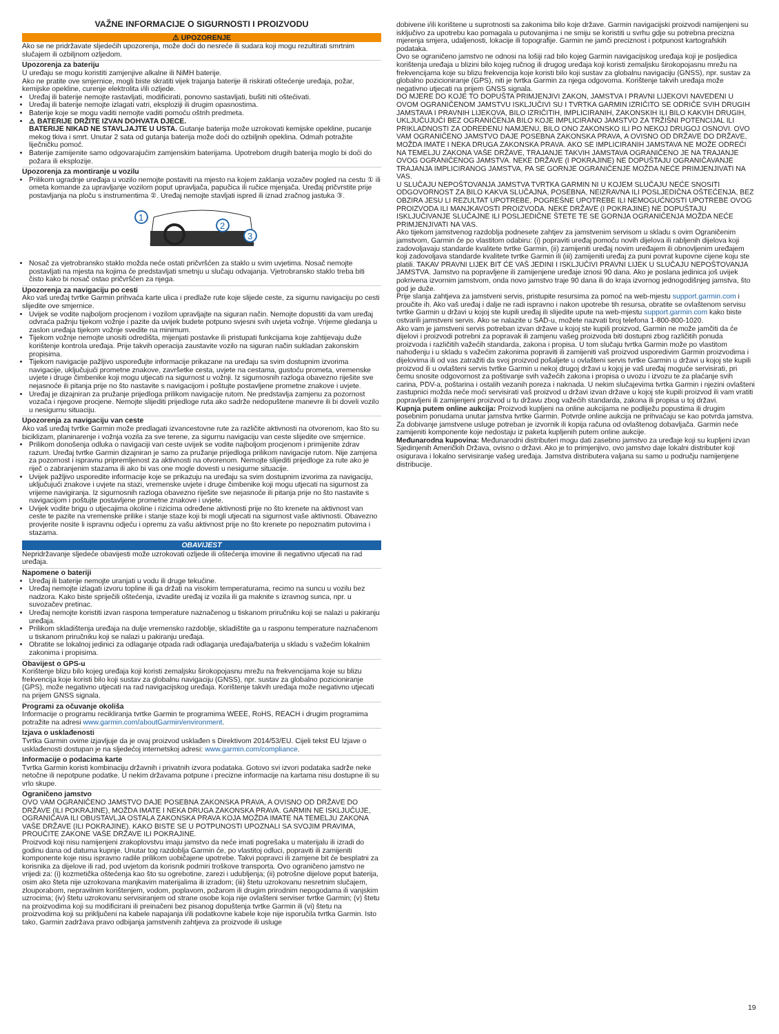VAŽNE INFORMACIJE O SIGURNOSTI I PROIZVODU
⚠ UPOZORENJE
Ako se ne pridržavate sljedećih upozorenja, može doći do nesreće ili sudara koji mogu rezultirati smrtnim slučajem ili ozbiljnom ozljedom.
Upozorenja za bateriju
U uređaju se mogu koristiti zamjenjive alkalne ili NiMH baterije.
Ako ne pratite ove smjernice, mogli biste skratiti vijek trajanja baterije ili riskirati oštećenje uređaja, požar, kemijske opekline, curenje elektrolita i/ili ozljede.
Uređaj ili baterije nemojte rastavljati, modificirati, ponovno sastavljati, bušiti niti oštećivati.
Uređaj ili baterije nemojte izlagati vatri, eksploziji ili drugim opasnostima.
Baterije koje se mogu vaditi nemojte vaditi pomoću oštrih predmeta.
⚠ BATERIJE DRŽITE IZVAN DOHVATA DJECE.
BATERIJE NIKAD NE STAVLJAJTE U USTA. Gutanje baterija može uzrokovati kemijske opekline, pucanje mekog tkiva i smrt. Unutar 2 sata od gutanja baterija može doći do ozbiljnih opeklina. Odmah potražite liječničku pomoć.
Baterije zamijenite samo odgovarajućim zamjenskim baterijama. Upotrebom drugih baterija moglo bi doći do požara ili eksplozije.
Upozorenja za montiranje u vozilu
Prilikom ugradnje uređaja u vozilo nemojte postaviti na mjesto na kojem zaklanja vozačev pogled na cestu ① ili ometa komande za upravljanje vozilom poput upravljača, papučica ili ručice mjenjača. Uređaj pričvrstite prije postavljanja na ploču s instrumentima ②. Uređaj nemojte stavljati ispred ili iznad zračnog jastuka ③.
1
2
3
Nosač za vjetrobransko staklo možda neće ostati pričvršćen za staklo u svim uvjetima. Nosač nemojte postavljati na mjesta na kojima će predstavljati smetnju u slučaju odvajanja. Vjetrobransko staklo treba biti čisto kako bi nosač ostao pričvršćen za njega.
Upozorenja za navigaciju po cesti
Ako vaš uređaj tvrtke Garmin prihvaća karte ulica i predlaže rute koje slijede ceste, za sigurnu navigaciju po cesti slijedite ove smjernice.
Uvijek se vodite najboljom procjenom i vozilom upravljajte na siguran način. Nemojte dopustiti da vam uređaj odvraća pažnju tijekom vožnje i pazite da uvijek budete potpuno svjesni svih uvjeta vožnje. Vrijeme gledanja u zaslon uređaja tijekom vožnje svedite na minimum.
Tijekom vožnje nemojte unositi odredišta, mijenjati postavke ili pristupati funkcijama koje zahtijevaju duže korištenje kontrola uređaja. Prije takvih operacija zaustavite vozilo na siguran način sukladan zakonskim propisima.
Tijekom navigacije pažljivo uspoređujte informacije prikazane na uređaju sa svim dostupnim izvorima navigacije, uključujući prometne znakove, završetke cesta, uvjete na cestama, gustoću prometa, vremenske uvjete i druge čimbenike koji mogu utjecati na sigurnost u vožnji. Iz sigurnosnih razloga obavezno riješite sve nejasnoće ili pitanja prije no što nastavite s navigacijom i poštujte postavljene prometne znakove i uvjete.
Uređaj je dizajniran za pružanje prijedloga prilikom navigacije rutom. Ne predstavlja zamjenu za pozornost vozača i njegove procjene. Nemojte slijediti prijedloge ruta ako sadrže nedopuštene manevre ili bi doveli vozilo u nesigurnu situaciju.
Upozorenja za navigaciju van ceste
Ako vaš uređaj tvrtke Garmin može predlagati izvancestovne rute za različite aktivnosti na otvorenom, kao što su biciklizam, planinarenje i vožnja vozila za sve terene, za sigurnu navigaciju van ceste slijedite ove smjernice.
Prilikom donošenja odluka o navigaciji van ceste uvijek se vodite najboljom procjenom i primijenite zdrav razum. Uređaj tvrtke Garmin dizajniran je samo za pružanje prijedloga prilikom navigacije rutom. Nije zamjena za pozornost i ispravnu pripremljenost za aktivnosti na otvorenom. Nemojte slijediti prijedloge za rute ako je riječ o zabranjenim stazama ili ako bi vas one mogle dovesti u nesigurne situacije.
Uvijek pažljivo usporedite informacije koje se prikazuju na uređaju sa svim dostupnim izvorima za navigaciju, uključujući znakove i uvjete na stazi, vremenske uvjete i druge čimbenike koji mogu utjecati na sigurnost za vrijeme navigiranja. Iz sigurnosnih razloga obavezno riješite sve nejasnoće ili pitanja prije no što nastavite s navigacijom i poštujte postavljene prometne znakove i uvjete.
Uvijek vodite brigu o utjecajima okoline i rizicima određene aktivnosti prije no što krenete na aktivnost van ceste te pazite na vremenske prilike i stanje staze koji bi mogli utjecati na sigurnost vaše aktivnosti. Obavezno provjerite nosite li ispravnu odjeću i opremu za vašu aktivnost prije no što krenete po nepoznatim putovima i stazama.
OBAVIJEST
Nepridržavanje sljedeće obavijesti može uzrokovati ozljede ili oštećenja imovine ili negativno utjecati na rad uređaja.
Napomene o bateriji
Uređaj ili baterije nemojte uranjati u vodu ili druge tekućine.
Uređaj nemojte izlagati izvoru topline ili ga držati na visokim temperaturama, recimo na suncu u vozilu bez nadzora. Kako biste spriječili oštećenja, izvadite uređaj iz vozila ili ga maknite s izravnog sunca, npr. u suvozačev pretinac.
Uređaj nemojte koristiti izvan raspona temperature naznačenog u tiskanom priručniku koji se nalazi u pakiranju uređaja.
Prilikom skladištenja uređaja na dulje vremensko razdoblje, skladištite ga u rasponu temperature naznačenom u tiskanom priručniku koji se nalazi u pakiranju uređaja.
Obratite se lokalnoj jedinici za odlaganje otpada radi odlaganja uređaja/baterija u skladu s važećim lokalnim zakonima i propisima.
Obavijest o GPS-u
Korištenje blizu bilo kojeg uređaja koji koristi zemaljsku širokopojasnu mrežu na frekvencijama koje su blizu frekvencija koje koristi bilo koji sustav za globalnu navigaciju (GNSS), npr. sustav za globalno pozicioniranje (GPS), može negativno utjecati na rad navigacijskog uređaja. Korištenje takvih uređaja može negativno utjecati na prijem GNSS signala.
Programi za očuvanje okoliša
Informacije o programu recikliranja tvrtke Garmin te programima WEEE, RoHS, REACH i drugim programima potražite na adresi www.garmin.com/aboutGarmin/environment.
Izjava o usklađenosti
Tvrtka Garmin ovime izjavljuje da je ovaj proizvod usklađen s Direktivom 2014/53/EU. Cijeli tekst EU Izjave o usklađenosti dostupan je na sljedećoj internetskoj adresi: www.garmin.com/compliance.
Informacije o podacima karte
Tvrtka Garmin koristi kombinaciju državnih i privatnih izvora podataka. Gotovo svi izvori podataka sadrže neke netočne ili nepotpune podatke. U nekim državama potpune i precizne informacije na kartama nisu dostupne ili su vrlo skupe.
Ograničeno jamstvo
OVO VAM OGRANIČENO JAMSTVO DAJE POSEBNA ZAKONSKA PRAVA, A OVISNO OD DRŽAVE DO DRŽAVE (ILI POKRAJINE), MOŽDA IMATE I NEKA DRUGA ZAKONSKA PRAVA. GARMIN NE ISKLJUČUJE, OGRANIČAVA ILI OBUSTAVLJA OSTALA ZAKONSKA PRAVA KOJA MOŽDA IMATE NA TEMELJU ZAKONA VAŠE DRŽAVE (ILI POKRAJINE). KAKO BISTE SE U POTPUNOSTI UPOZNALI SA SVOJIM PRAVIMA, PROUČITE ZAKONE VAŠE DRŽAVE ILI POKRAJINE.
Proizvodi koji nisu namijenjeni zrakoplovstvu imaju jamstvo da neće imati pogrešaka u materijalu ili izradi do godinu dana od datuma kupnje. Unutar tog razdoblja Garmin će, po vlastitoj odluci, popraviti ili zamijeniti komponente koje nisu ispravno radile prilikom uobičajene upotrebe. Takvi popravci ili zamjene bit će besplatni za korisnika za dijelove ili rad, pod uvjetom da korisnik podmiri troškove transporta. Ovo ograničeno jamstvo ne vrijedi za: (i) kozmetička oštećenja kao što su ogrebotine, zarezi i udubljenja; (ii) potrošne dijelove poput baterija, osim ako šteta nije uzrokovana manjkavim materijalima ili izradom; (iii) štetu uzrokovanu nesretnim slučajem, zlouporabom, nepravilnim korištenjem, vodom, poplavom, požarom ili drugim prirodnim nepogodama ili vanjskim uzrocima; (iv) štetu uzrokovanu servisiranjem od strane osobe koja nije ovlašteni serviser tvrtke Garmin; (v) štetu na proizvodima koji su modificirani ili preinačeni bez pisanog dopuštenja tvrtke Garmin ili (vi) štetu na proizvodima koji su priključeni na kabele napajanja i/ili podatkovne kabele koje nije isporučila tvrtka Garmin. Isto tako, Garmin zadržava pravo odbijanja jamstvenih zahtjeva za proizvode ili usluge
dobivene i/ili korištene u suprotnosti sa zakonima bilo koje države. Garmin navigacijski proizvodi namijenjeni su isključivo za upotrebu kao pomagala u putovanjima i ne smiju se koristiti u svrhu gdje su potrebna precizna mjerenja smjera, udaljenosti, lokacije ili topografije. Garmin ne jamči preciznost i potpunost kartografskih podataka.
Ovo se ograničeno jamstvo ne odnosi na lošiji rad bilo kojeg Garmin navigacijskog uređaja koji je posljedica korištenja uređaja u blizini bilo kojeg ručnog ili drugog uređaja koji koristi zemaljsku širokopojasnu mrežu na frekvencijama koje su blizu frekvencija koje koristi bilo koji sustav za globalnu navigaciju (GNSS), npr. sustav za globalno pozicioniranje (GPS), niti je tvrtka Garmin za njega odgovorna. Korištenje takvih uređaja može negativno utjecati na prijem GNSS signala.
DO MJERE DO KOJE TO DOPUŠTA PRIMJENJIVI ZAKON, JAMSTVA I PRAVNI LIJEKOVI NAVEDENI U OVOM OGRANIČENOM JAMSTVU ISKLJUČIVI SU I TVRTKA GARMIN IZRIČITO SE ODRIČE SVIH DRUGIH JAMSTAVA I PRAVNIH LIJEKOVA, BILO IZRIČITIH, IMPLICIRANIH, ZAKONSKIH ILI BILO KAKVIH DRUGIH, UKLJUČUJUĆI BEZ OGRANIČENJA BILO KOJE IMPLICIRANO JAMSTVO ZA TRŽIŠNI POTENCIJAL ILI PRIKLADNOSTI ZA ODREĐENU NAMJENU, BILO ONO ZAKONSKO ILI PO NEKOJ DRUGOJ OSNOVI. OVO VAM OGRANIČENO JAMSTVO DAJE POSEBNA ZAKONSKA PRAVA, A OVISNO OD DRŽAVE DO DRŽAVE, MOŽDA IMATE I NEKA DRUGA ZAKONSKA PRAVA. AKO SE IMPLICIRANIH JAMSTAVA NE MOŽE ODREĆI NA TEMELJU ZAKONA VAŠE DRŽAVE, TRAJANJE TAKVIH JAMSTAVA OGRANIČENO JE NA TRAJANJE OVOG OGRANIČENOG JAMSTVA. NEKE DRŽAVE (I POKRAJINE) NE DOPUŠTAJU OGRANIČAVANJE TRAJANJA IMPLICIRANOG JAMSTVA, PA SE GORNJE OGRANIČENJE MOŽDA NEĆE PRIMJENJIVATI NA VAS.
U SLUČAJU NEPOŠTOVANJA JAMSTVA TVRTKA GARMIN NI U KOJEM SLUČAJU NEĆE SNOSITI ODGOVORNOST ZA BILO KAKVA SLUČAJNA, POSEBNA, NEIZRAVNA ILI POSLJEDIČNA OŠTEĆENJA, BEZ OBZIRA JESU LI REZULTAT UPOTREBE, POGREŠNE UPOTREBE ILI NEMOGUĆNOSTI UPOTREBE OVOG PROIZVODA ILI MANJKAVOSTI PROIZVODA. NEKE DRŽAVE (I POKRAJINE) NE DOPUŠTAJU ISKLJUČIVANJE SLUČAJNE ILI POSLJEDIČNE ŠTETE TE SE GORNJA OGRANIČENJA MOŽDA NEĆE PRIMJENJIVATI NA VAS.
Ako tijekom jamstvenog razdoblja podnesete zahtjev za jamstvenim servisom u skladu s ovim Ograničenim jamstvom, Garmin će po vlastitom odabiru: (i) popraviti uređaj pomoću novih dijelova ili rabljenih dijelova koji zadovoljavaju standarde kvalitete tvrtke Garmin, (ii) zamijeniti uređaj novim uređajem ili obnovljenim uređajem koji zadovoljava standarde kvalitete tvrtke Garmin ili (iii) zamijeniti uređaj za puni povrat kupovne cijene koju ste platili. TAKAV PRAVNI LIJEK BIT ĆE VAŠ JEDINI I ISKLJUČIVI PRAVNI LIJEK U SLUČAJU NEPOŠTOVANJA JAMSTVA. Jamstvo na popravljene ili zamijenjene uređaje iznosi 90 dana. Ako je poslana jedinica još uvijek pokrivena izvornim jamstvom, onda novo jamstvo traje 90 dana ili do kraja izvornog jednogodišnjeg jamstva, što god je duže.
Prije slanja zahtjeva za jamstveni servis, pristupite resursima za pomoć na web-mjestu support.garmin.com i proučite ih. Ako vaš uređaj i dalje ne radi ispravno i nakon upotrebe tih resursa, obratite se ovlaštenom servisu tvrtke Garmin u državi u kojoj ste kupili uređaj ili slijedite upute na web-mjestu support.garmin.com kako biste ostvarili jamstveni servis. Ako se nalazite u SAD-u, možete nazvati broj telefona 1-800-800-1020.
Ako vam je jamstveni servis potreban izvan države u kojoj ste kupili proizvod, Garmin ne može jamčiti da će dijelovi i proizvodi potrebni za popravak ili zamjenu vašeg proizvoda biti dostupni zbog različitih ponuda proizvoda i različitih važećih standarda, zakona i propisa. U tom slučaju tvrtka Garmin može po vlastitom nahođenju i u skladu s važećim zakonima popraviti ili zamijeniti vaš proizvod usporedivim Garmin proizvodima i dijelovima ili od vas zatražiti da svoj proizvod pošaljete u ovlašteni servis tvrtke Garmin u državi u kojoj ste kupili proizvod ili u ovlašteni servis tvrtke Garmin u nekoj drugoj državi u kojoj je vaš uređaj moguće servisirati, pri čemu snosite odgovornost za poštivanje svih važećih zakona i propisa o uvozu i izvozu te za plaćanje svih carina, PDV-a, poštarina i ostalih vezanih poreza i naknada. U nekim slučajevima tvrtka Garmin i njezini ovlašteni zastupnici možda neće moći servisirati vaš proizvod u državi izvan države u kojoj ste kupili proizvod ili vam vratiti popravljeni ili zamijenjeni proizvod u tu državu zbog važećih standarda, zakona ili propisa u toj državi.
Kupnja putem online aukcija: Proizvodi kupljeni na online aukcijama ne podliježu popustima ili drugim posebnim ponudama unutar jamstva tvrtke Garmin. Potvrde online aukcija ne prihvaćaju se kao potvrda jamstva. Za dobivanje jamstvene usluge potreban je izvornik ili kopija računa od ovlaštenog dobavljača. Garmin neće zamijeniti komponente koje nedostaju iz paketa kupljenih putem online aukcije.
Međunarodna kupovina: Međunarodni distributeri mogu dati zasebno jamstvo za uređaje koji su kupljeni izvan Sjedinjenih Američkih Država, ovisno o državi. Ako je to primjenjivo, ovo jamstvo daje lokalni distributer koji osigurava i lokalno servisiranje vašeg uređaja. Jamstva distributera valjana su samo u području namijenjene distribucije.
19